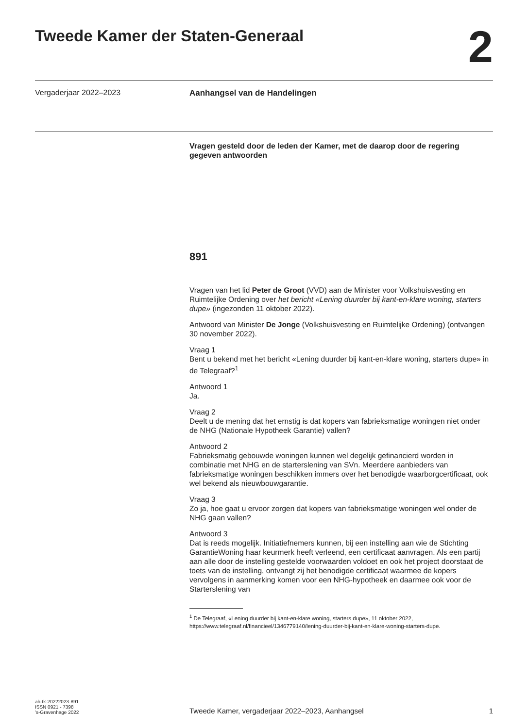Tweede Kamer der Staten-Generaal
2
Vergaderjaar 2022–2023 Aanhangsel van de Handelingen
Vragen gesteld door de leden der Kamer, met de daarop door de regering gegeven antwoorden
891
Vragen van het lid Peter de Groot (VVD) aan de Minister voor Volkshuisvesting en Ruimtelijke Ordening over het bericht «Lening duurder bij kant-en-klare woning, starters dupe» (ingezonden 11 oktober 2022).
Antwoord van Minister De Jonge (Volkshuisvesting en Ruimtelijke Ordening) (ontvangen 30 november 2022).
Vraag 1
Bent u bekend met het bericht «Lening duurder bij kant-en-klare woning, starters dupe» in de Telegraaf?<sup>1</sup>
Antwoord 1
Ja.
Vraag 2
Deelt u de mening dat het ernstig is dat kopers van fabrieksmatige woningen niet onder de NHG (Nationale Hypotheek Garantie) vallen?
Antwoord 2
Fabrieksmatig gebouwde woningen kunnen wel degelijk gefinancierd worden in combinatie met NHG en de starterslening van SVn. Meerdere aanbieders van fabrieksmatige woningen beschikken immers over het benodigde waarborgcertificaat, ook wel bekend als nieuwbouwgarantie.
Vraag 3
Zo ja, hoe gaat u ervoor zorgen dat kopers van fabrieksmatige woningen wel onder de NHG gaan vallen?
Antwoord 3
Dat is reeds mogelijk. Initiatiefnemers kunnen, bij een instelling aan wie de Stichting GarantieWoning haar keurmerk heeft verleend, een certificaat aanvragen. Als een partij aan alle door de instelling gestelde voorwaarden voldoet en ook het project doorstaat de toets van de instelling, ontvangt zij het benodigde certificaat waarmee de kopers vervolgens in aanmerking komen voor een NHG-hypotheek en daarmee ook voor de Starterslening van
<sup>1</sup> De Telegraaf, «Lening duurder bij kant-en-klare woning, starters dupe», 11 oktober 2022, https://www.telegraaf.nl/financieel/1346779140/lening-duurder-bij-kant-en-klare-woning-starters-dupe.
ah-tk-20222023-891
ISSN 0921 - 7398
’s-Gravenhage 2022
Tweede Kamer, vergaderjaar 2022–2023, Aanhangsel
1